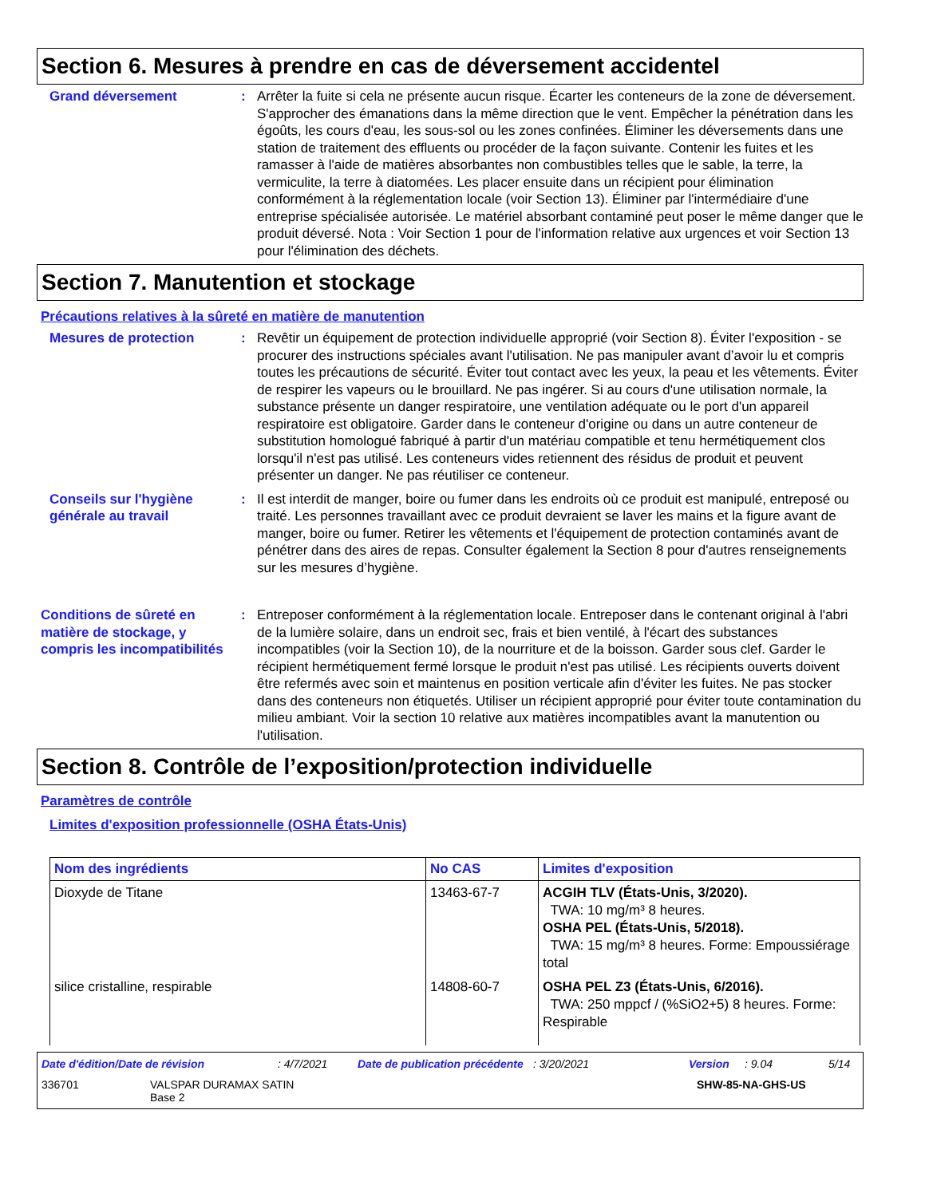Section 6. Mesures à prendre en cas de déversement accidentel
Grand déversement : Arrêter la fuite si cela ne présente aucun risque. Écarter les conteneurs de la zone de déversement. S'approcher des émanations dans la même direction que le vent. Empêcher la pénétration dans les égoûts, les cours d'eau, les sous-sol ou les zones confinées. Éliminer les déversements dans une station de traitement des effluents ou procéder de la façon suivante. Contenir les fuites et les ramasser à l'aide de matières absorbantes non combustibles telles que le sable, la terre, la vermiculite, la terre à diatomées. Les placer ensuite dans un récipient pour élimination conformément à la réglementation locale (voir Section 13). Éliminer par l'intermédiaire d'une entreprise spécialisée autorisée. Le matériel absorbant contaminé peut poser le même danger que le produit déversé. Nota : Voir Section 1 pour de l'information relative aux urgences et voir Section 13 pour l'élimination des déchets.
Section 7. Manutention et stockage
Précautions relatives à la sûreté en matière de manutention
Mesures de protection : Revêtir un équipement de protection individuelle approprié (voir Section 8). Éviter l'exposition - se procurer des instructions spéciales avant l'utilisation. Ne pas manipuler avant d’avoir lu et compris toutes les précautions de sécurité. Éviter tout contact avec les yeux, la peau et les vêtements. Éviter de respirer les vapeurs ou le brouillard. Ne pas ingérer. Si au cours d'une utilisation normale, la substance présente un danger respiratoire, une ventilation adéquate ou le port d'un appareil respiratoire est obligatoire. Garder dans le conteneur d'origine ou dans un autre conteneur de substitution homologué fabriqué à partir d'un matériau compatible et tenu hermétiquement clos lorsqu'il n'est pas utilisé. Les conteneurs vides retiennent des résidus de produit et peuvent présenter un danger. Ne pas réutiliser ce conteneur.
Conseils sur l'hygiène générale au travail
: Il est interdit de manger, boire ou fumer dans les endroits où ce produit est manipulé, entreposé ou traité. Les personnes travaillant avec ce produit devraient se laver les mains et la figure avant de manger, boire ou fumer. Retirer les vêtements et l'équipement de protection contaminés avant de pénétrer dans des aires de repas. Consulter également la Section 8 pour d'autres renseignements sur les mesures d’hygiène.
Conditions de sûreté en matière de stockage, y compris les incompatibilités
: Entreposer conformément à la réglementation locale. Entreposer dans le contenant original à l'abri de la lumière solaire, dans un endroit sec, frais et bien ventilé, à l'écart des substances incompatibles (voir la Section 10), de la nourriture et de la boisson. Garder sous clef. Garder le récipient hermétiquement fermé lorsque le produit n'est pas utilisé. Les récipients ouverts doivent être refermés avec soin et maintenus en position verticale afin d'éviter les fuites. Ne pas stocker dans des conteneurs non étiquetés. Utiliser un récipient approprié pour éviter toute contamination du milieu ambiant. Voir la section 10 relative aux matières incompatibles avant la manutention ou l'utilisation.
Section 8. Contrôle de l’exposition/protection individuelle
Paramètres de contrôle
Limites d'exposition professionnelle (OSHA États-Unis)
| Nom des ingrédients | No CAS | Limites d'exposition |
| --- | --- | --- |
| Dioxyde de Titane | 13463-67-7 | ACGIH TLV (États-Unis, 3/2020). TWA: 10 mg/m³ 8 heures. OSHA PEL (États-Unis, 5/2018). TWA: 15 mg/m³ 8 heures. Forme: Empoussiérage total |
| silice cristalline, respirable | 14808-60-7 | OSHA PEL Z3 (États-Unis, 6/2016). TWA: 250 mppcf / (%SiO2+5) 8 heures. Forme: Respirable |
Date d'édition/Date de révision: 4/7/2021 Date de publication précédente: 3/20/2021 Version: 9.04 5/14
336701 VALSPAR DURAMAX SATIN
Base 2 SHW-85-NA-GHS-US